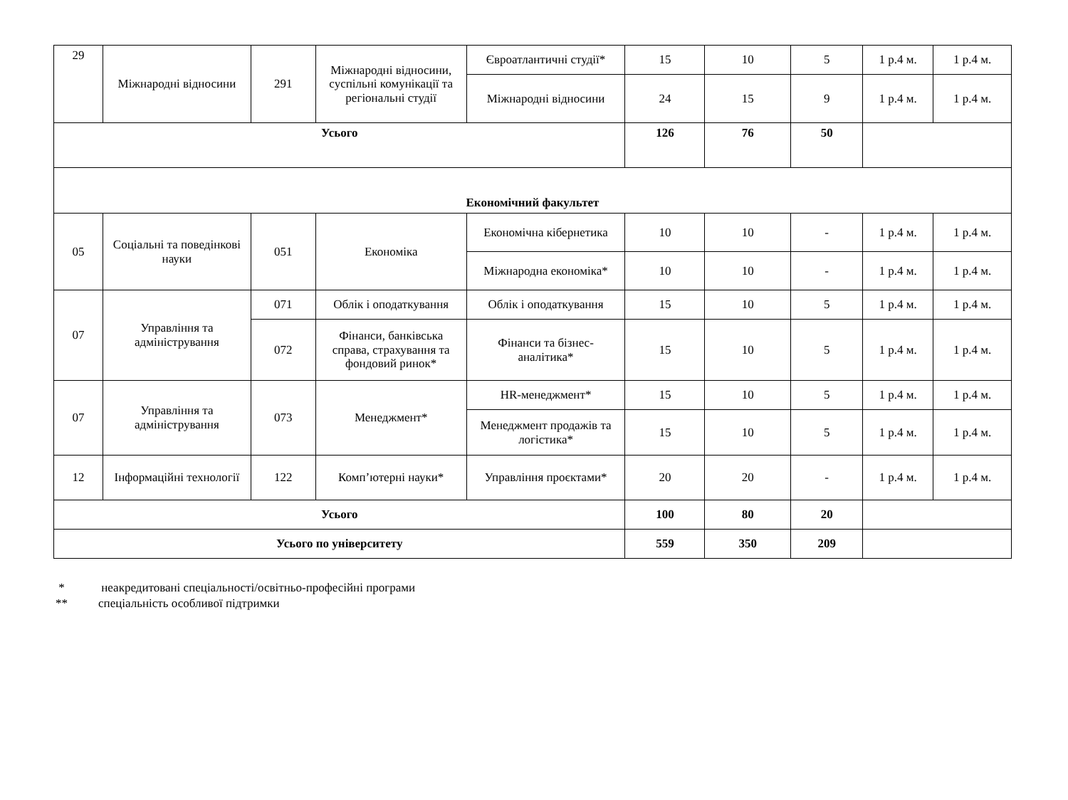| 29 | Міжнародні відносини | 291 | Міжнародні відносини, суспільні комунікації та регіональні студії | Євроатлантичні студії* | 15 | 10 | 5 | 1 р.4 м. | 1 р.4 м. |
| | | | | Міжнародні відносини | 24 | 15 | 9 | 1 р.4 м. | 1 р.4 м. |
| Усього | | | | | 126 | 76 | 50 | | |
| Економічний факультет | | | | | | | | | |
| 05 | Соціальні та поведінкові науки | 051 | Економіка | Економічна кібернетика | 10 | 10 | - | 1 р.4 м. | 1 р.4 м. |
| | | | | Міжнародна економіка* | 10 | 10 | - | 1 р.4 м. | 1 р.4 м. |
| 07 | Управління та адміністрування | 071 | Облік і оподаткування | Облік і оподаткування | 15 | 10 | 5 | 1 р.4 м. | 1 р.4 м. |
| | | 072 | Фінанси, банківська справа, страхування та фондовий ринок* | Фінанси та бізнес-аналітика* | 15 | 10 | 5 | 1 р.4 м. | 1 р.4 м. |
| 07 | Управління та адміністрування | 073 | Менеджмент* | HR-менеджмент* | 15 | 10 | 5 | 1 р.4 м. | 1 р.4 м. |
| | | | | Менеджмент продажів та логістика* | 15 | 10 | 5 | 1 р.4 м. | 1 р.4 м. |
| 12 | Інформаційні технології | 122 | Комп’ютерні науки* | Управління проєктами* | 20 | 20 | - | 1 р.4 м. | 1 р.4 м. |
| Усього | | | | | 100 | 80 | 20 | | |
| Усього по університету | | | | | 559 | 350 | 209 | | |
* неакредитовані спеціальності/освітньо-професійні програми
** спеціальність особливої підтримки